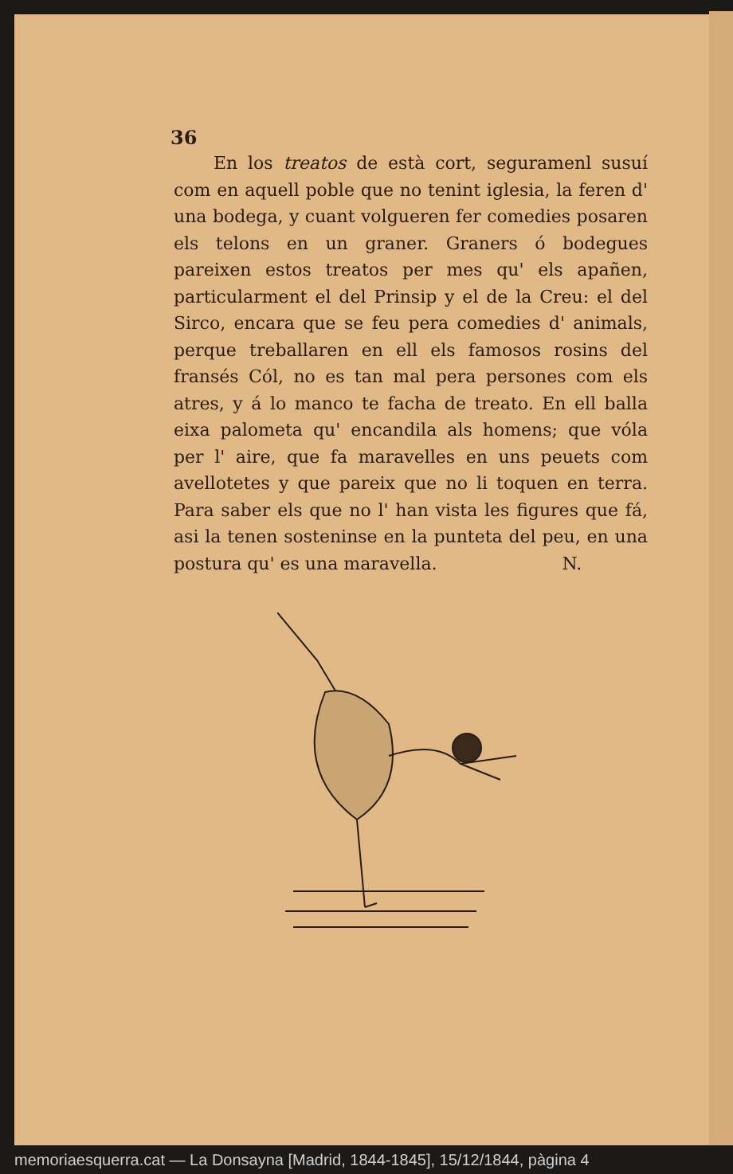36
En los treatos de està cort, seguramenl susuí com en aquell poble que no tenint iglesia, la feren d' una bodega, y cuant volgueren fer comedies posaren els telons en un graner. Graners ó bodegues pareixen estos treatos per mes qu' els apañen, particularment el del Prinsip y el de la Creu: el del Sirco, encara que se feu pera comedies d' animals, perque treballaren en ell els famosos rosins del fransés Cól, no es tan mal pera persones com els atres, y á lo manco te facha de treato. En ell balla eixa palometa qu' encandila als homens; que vóla per l' aire, que fa maravelles en uns peuets com avellotetes y que pareix que no li toquen en terra. Para saber els que no l' han vista les figures que fá, asi la tenen sosteninse en la punteta del peu, en una postura qu' es una maravella. N.
memoriaesquerra.cat — La Donsayna [Madrid, 1844-1845], 15/12/1844, pàgina 4